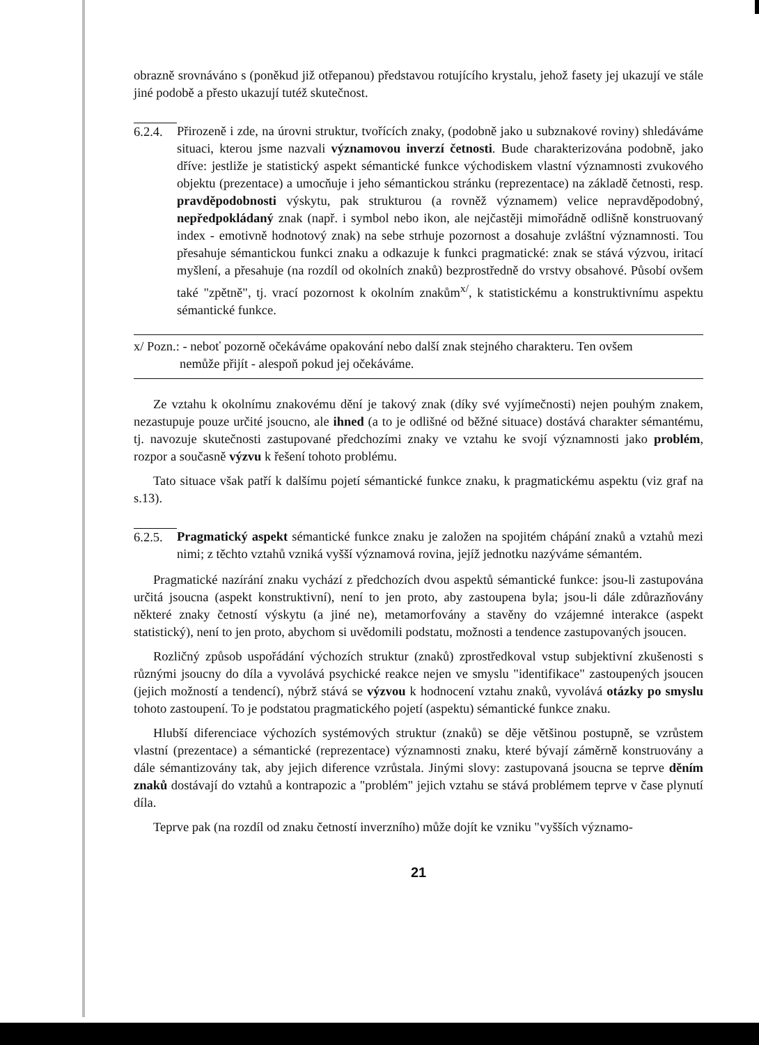obrazně srovnáváno s (poněkud již otřepanou) představou rotujícího krystalu, jehož fasety jej ukazují ve stále jiné podobě a přesto ukazují tutéž skutečnost.
6.2.4.
Přirozeně i zde, na úrovni struktur, tvořících znaky, (podobně jako u subznakové roviny) shledáváme situaci, kterou jsme nazvali významovou inverzí četnosti. Bude charakterizována podobně, jako dříve: jestliže je statistický aspekt sémantické funkce východiskem vlastní významnosti zvukového objektu (prezentace) a umocňuje i jeho sémantickou stránku (reprezentace) na základě četnosti, resp. pravděpodobnosti výskytu, pak strukturou (a rovněž významem) velice nepravděpodobný, nepředpokládaný znak (např. i symbol nebo ikon, ale nejčastěji mimořádně odlišně konstruovaný index - emotivně hodnotový znak) na sebe strhuje pozornost a dosahuje zvláštní významnosti. Tou přesahuje sémantickou funkci znaku a odkazuje k funkci pragmatické: znak se stává výzvou, iritací myšlení, a přesahuje (na rozdíl od okolních znaků) bezprostředně do vrstvy obsahové. Působí ovšem také "zpětně", tj. vrací pozornost k okolním znakům<sup>x/</sup>, k statistickému a konstruktivnímu aspektu sémantické funkce.
x/ Pozn.: - neboť pozorně očekáváme opakování nebo další znak stejného charakteru. Ten ovšem
nemůže přijít - alespoň pokud jej očekáváme.
Ze vztahu k okolnímu znakovému dění je takový znak (díky své vyjímečnosti) nejen pouhým znakem, nezastupuje pouze určité jsoucno, ale ihned (a to je odlišné od běžné situace) dostává charakter sémantému, tj. navozuje skutečnosti zastupované předchozími znaky ve vztahu ke svojí významnosti jako problém, rozpor a současně výzvu k řešení tohoto problému.
Tato situace však patří k dalšímu pojetí sémantické funkce znaku, k pragmatickému aspektu (viz graf na s.13).
6.2.5.
Pragmatický aspekt sémantické funkce znaku je založen na spojitém chápání znaků a vztahů mezi nimi; z těchto vztahů vzniká vyšší významová rovina, jejíž jednotku nazýváme sémantém.
Pragmatické nazírání znaku vychází z předchozích dvou aspektů sémantické funkce: jsou-li zastupována určitá jsoucna (aspekt konstruktivní), není to jen proto, aby zastoupena byla; jsou-li dále zdůrazňovány některé znaky četností výskytu (a jiné ne), metamorfovány a stavěny do vzájemné interakce (aspekt statistický), není to jen proto, abychom si uvědomili podstatu, možnosti a tendence zastupovaných jsoucen.
Rozličný způsob uspořádání výchozích struktur (znaků) zprostředkoval vstup subjektivní zkušenosti s různými jsoucny do díla a vyvolává psychické reakce nejen ve smyslu "identifikace" zastoupených jsoucen (jejich možností a tendencí), nýbrž stává se výzvou k hodnocení vztahu znaků, vyvolává otázky po smyslu tohoto zastoupení. To je podstatou pragmatického pojetí (aspektu) sémantické funkce znaku.
Hlubší diferenciace výchozích systémových struktur (znaků) se děje většinou postupně, se vzrůstem vlastní (prezentace) a sémantické (reprezentace) významnosti znaku, které bývají záměrně konstruovány a dále sémantizovány tak, aby jejich diference vzrůstala. Jinými slovy: zastupovaná jsoucna se teprve děním znaků dostávají do vztahů a kontrapozic a "problém" jejich vztahu se stává problémem teprve v čase plynutí díla.
Teprve pak (na rozdíl od znaku četností inverzního) může dojít ke vzniku "vyšších významo-
21